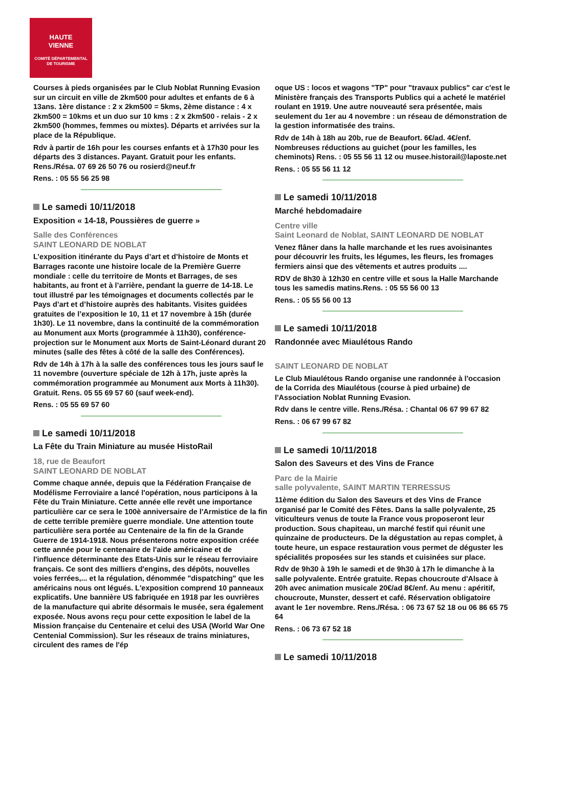HAUTE
VIENNE
COMITÉ DÉPARTEMENTAL
DE TOURISME
Courses à pieds organisées par le Club Noblat Running Evasion sur un circuit en ville de 2km500 pour adultes et enfants de 6 à 13ans. 1ère distance : 2 x 2km500 = 5kms, 2ème distance : 4 x 2km500 = 10kms et un duo sur 10 kms : 2 x 2km500 - relais - 2 x 2km500 (hommes, femmes ou mixtes). Départs et arrivées sur la place de la République.
Rdv à partir de 16h pour les courses enfants et à 17h30 pour les départs des 3 distances. Payant. Gratuit pour les enfants. Rens./Résa. 07 69 26 50 76 ou rosierd@neuf.fr
Rens. : 05 55 56 25 98
Le samedi 10/11/2018
Exposition « 14-18, Poussières de guerre »
Salle des Conférences
SAINT LEONARD DE NOBLAT
L’exposition itinérante du Pays d’art et d’histoire de Monts et Barrages raconte une histoire locale de la Première Guerre mondiale : celle du territoire de Monts et Barrages, de ses habitants, au front et à l’arrière, pendant la guerre de 14-18. Le tout illustré par les témoignages et documents collectés par le Pays d’art et d’histoire auprès des habitants. Visites guidées gratuites de l’exposition le 10, 11 et 17 novembre à 15h (durée 1h30). Le 11 novembre, dans la continuité de la commémoration au Monument aux Morts (programmée à 11h30), conférence-projection sur le Monument aux Morts de Saint-Léonard durant 20 minutes (salle des fêtes à côté de la salle des Conférences).
Rdv de 14h à 17h à la salle des conférences tous les jours sauf le 11 novembre (ouverture spéciale de 12h à 17h, juste après la commémoration programmée au Monument aux Morts à 11h30). Gratuit. Rens. 05 55 69 57 60 (sauf week-end).
Rens. : 05 55 69 57 60
Le samedi 10/11/2018
La Fête du Train Miniature au musée HistoRail
18, rue de Beaufort
SAINT LEONARD DE NOBLAT
Comme chaque année, depuis que la Fédération Française de Modélisme Ferroviaire a lancé l'opération, nous participons à la Fête du Train Miniature. Cette année elle revêt une importance particulière car ce sera le 100è anniversaire de l'Armistice de la fin de cette terrible première guerre mondiale. Une attention toute particulière sera portée au Centenaire de la fin de la Grande Guerre de 1914-1918. Nous présenterons notre exposition créée cette année pour le centenaire de l'aide américaine et de l'influence déterminante des Etats-Unis sur le réseau ferroviaire français. Ce sont des milliers d'engins, des dépôts, nouvelles voies ferrées,... et la régulation, dénommée "dispatching" que les américains nous ont légués. L'exposition comprend 10 panneaux explicatifs. Une bannière US fabriquée en 1918 par les ouvrières de la manufacture qui abrite désormais le musée, sera également exposée. Nous avons reçu pour cette exposition le label de la Mission française du Centenaire et celui des USA (World War One Centenial Commission). Sur les réseaux de trains miniatures, circulent des rames de l'ép
oque US : locos et wagons "TP" pour "travaux publics" car c'est le Ministère français des Transports Publics qui a acheté le matériel roulant en 1919. Une autre nouveauté sera présentée, mais seulement du 1er au 4 novembre : un réseau de démonstration de la gestion informatisée des trains.
Rdv de 14h à 18h au 20b, rue de Beaufort. 6€/ad. 4€/enf. Nombreuses réductions au guichet (pour les familles, les cheminots) Rens. : 05 55 56 11 12 ou musee.historail@laposte.net
Rens. : 05 55 56 11 12
Le samedi 10/11/2018
Marché hebdomadaire
Centre ville
Saint Leonard de Noblat, SAINT LEONARD DE NOBLAT
Venez flâner dans la halle marchande et les rues avoisinantes pour découvrir les fruits, les légumes, les fleurs, les fromages fermiers ainsi que des vêtements et autres produits ....
RDV de 8h30 à 12h30 en centre ville et sous la Halle Marchande tous les samedis matins.Rens. : 05 55 56 00 13
Rens. : 05 55 56 00 13
Le samedi 10/11/2018
Randonnée avec Miaulétous Rando
SAINT LEONARD DE NOBLAT
Le Club Miaulétous Rando organise une randonnée à l'occasion de la Corrida des Miaulétous (course à pied urbaine) de l'Association Noblat Running Evasion.
Rdv dans le centre ville. Rens./Résa. : Chantal 06 67 99 67 82
Rens. : 06 67 99 67 82
Le samedi 10/11/2018
Salon des Saveurs et des Vins de France
Parc de la Mairie
salle polyvalente, SAINT MARTIN TERRESSUS
11ème édition du Salon des Saveurs et des Vins de France organisé par le Comité des Fêtes. Dans la salle polyvalente, 25 viticulteurs venus de toute la France vous proposeront leur production. Sous chapiteau, un marché festif qui réunit une quinzaine de producteurs. De la dégustation au repas complet, à toute heure, un espace restauration vous permet de déguster les spécialités proposées sur les stands et cuisinées sur place.
Rdv de 9h30 à 19h le samedi et de 9h30 à 17h le dimanche à la salle polyvalente. Entrée gratuite. Repas choucroute d'Alsace à 20h avec animation musicale 20€/ad 8€/enf. Au menu : apéritif, choucroute, Munster, dessert et café. Réservation obligatoire avant le 1er novembre. Rens./Résa. : 06 73 67 52 18 ou 06 86 65 75 64
Rens. : 06 73 67 52 18
Le samedi 10/11/2018